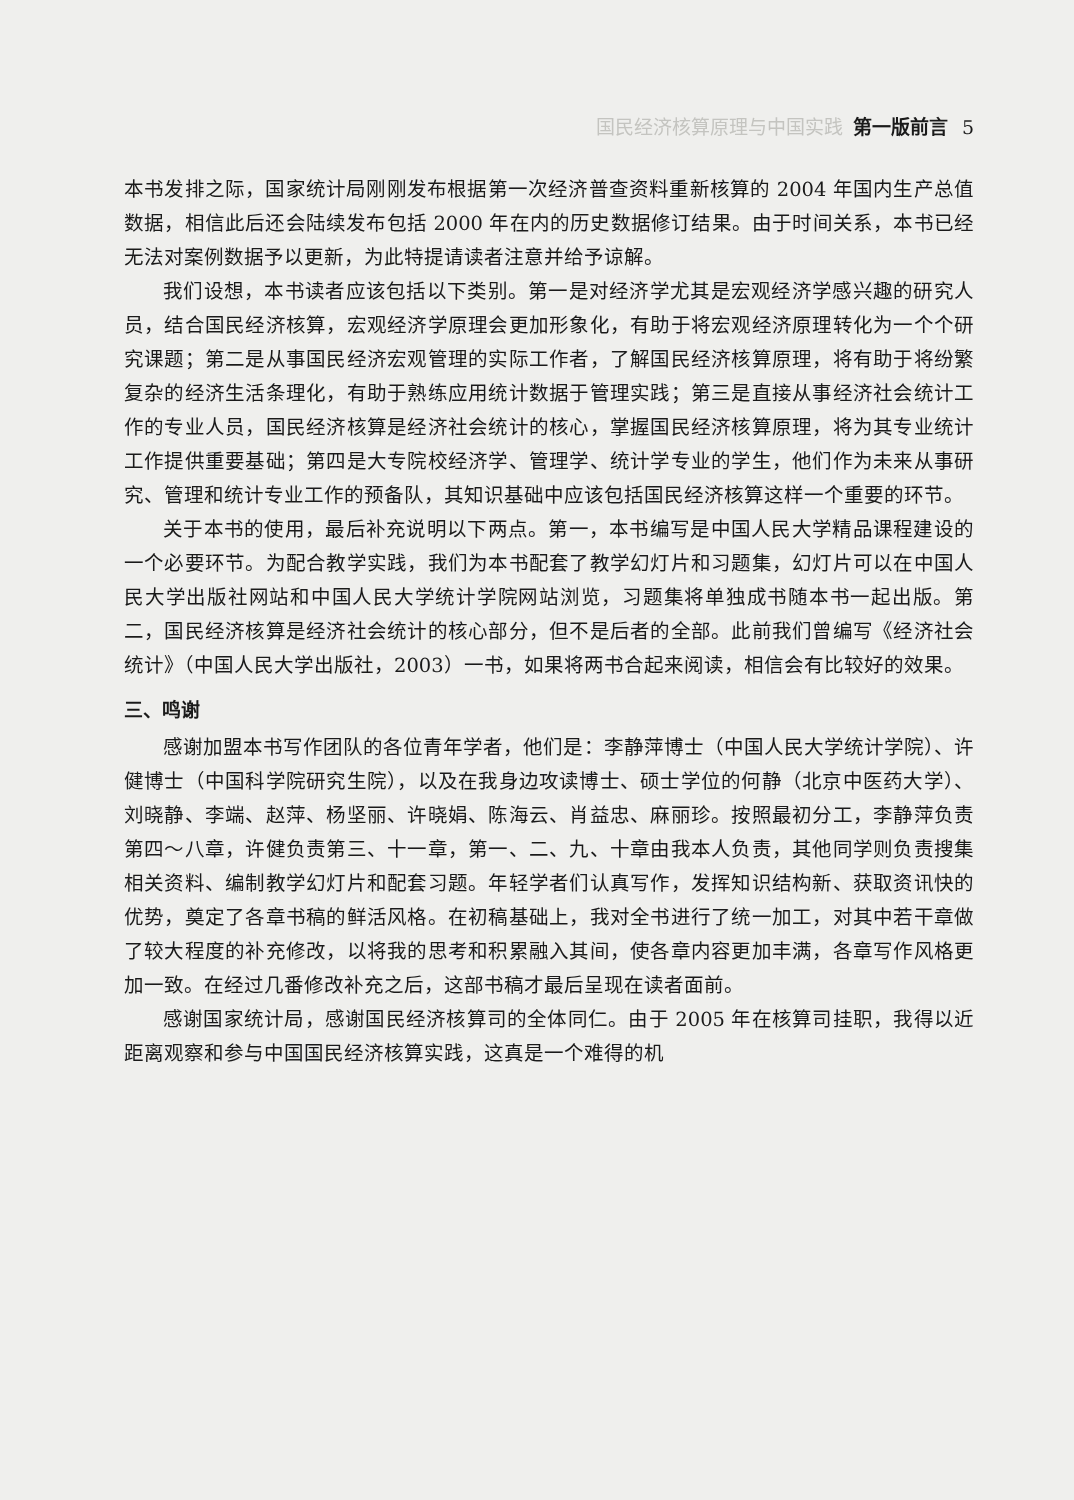国民经济核算原理与中国实践 第一版前言 5
本书发排之际，国家统计局刚刚发布根据第一次经济普查资料重新核算的 2004 年国内生产总值数据，相信此后还会陆续发布包括 2000 年在内的历史数据修订结果。由于时间关系，本书已经无法对案例数据予以更新，为此特提请读者注意并给予谅解。
我们设想，本书读者应该包括以下类别。第一是对经济学尤其是宏观经济学感兴趣的研究人员，结合国民经济核算，宏观经济学原理会更加形象化，有助于将宏观经济原理转化为一个个研究课题；第二是从事国民经济宏观管理的实际工作者，了解国民经济核算原理，将有助于将纷繁复杂的经济生活条理化，有助于熟练应用统计数据于管理实践；第三是直接从事经济社会统计工作的专业人员，国民经济核算是经济社会统计的核心，掌握国民经济核算原理，将为其专业统计工作提供重要基础；第四是大专院校经济学、管理学、统计学专业的学生，他们作为未来从事研究、管理和统计专业工作的预备队，其知识基础中应该包括国民经济核算这样一个重要的环节。
关于本书的使用，最后补充说明以下两点。第一，本书编写是中国人民大学精品课程建设的一个必要环节。为配合教学实践，我们为本书配套了教学幻灯片和习题集，幻灯片可以在中国人民大学出版社网站和中国人民大学统计学院网站浏览，习题集将单独成书随本书一起出版。第二，国民经济核算是经济社会统计的核心部分，但不是后者的全部。此前我们曾编写《经济社会统计》（中国人民大学出版社，2003）一书，如果将两书合起来阅读，相信会有比较好的效果。
三、鸣谢
感谢加盟本书写作团队的各位青年学者，他们是：李静萍博士（中国人民大学统计学院）、许健博士（中国科学院研究生院），以及在我身边攻读博士、硕士学位的何静（北京中医药大学）、刘晓静、李端、赵萍、杨坚丽、许晓娟、陈海云、肖益忠、麻丽珍。按照最初分工，李静萍负责第四～八章，许健负责第三、十一章，第一、二、九、十章由我本人负责，其他同学则负责搜集相关资料、编制教学幻灯片和配套习题。年轻学者们认真写作，发挥知识结构新、获取资讯快的优势，奠定了各章书稿的鲜活风格。在初稿基础上，我对全书进行了统一加工，对其中若干章做了较大程度的补充修改，以将我的思考和积累融入其间，使各章内容更加丰满，各章写作风格更加一致。在经过几番修改补充之后，这部书稿才最后呈现在读者面前。
感谢国家统计局，感谢国民经济核算司的全体同仁。由于 2005 年在核算司挂职，我得以近距离观察和参与中国国民经济核算实践，这真是一个难得的机